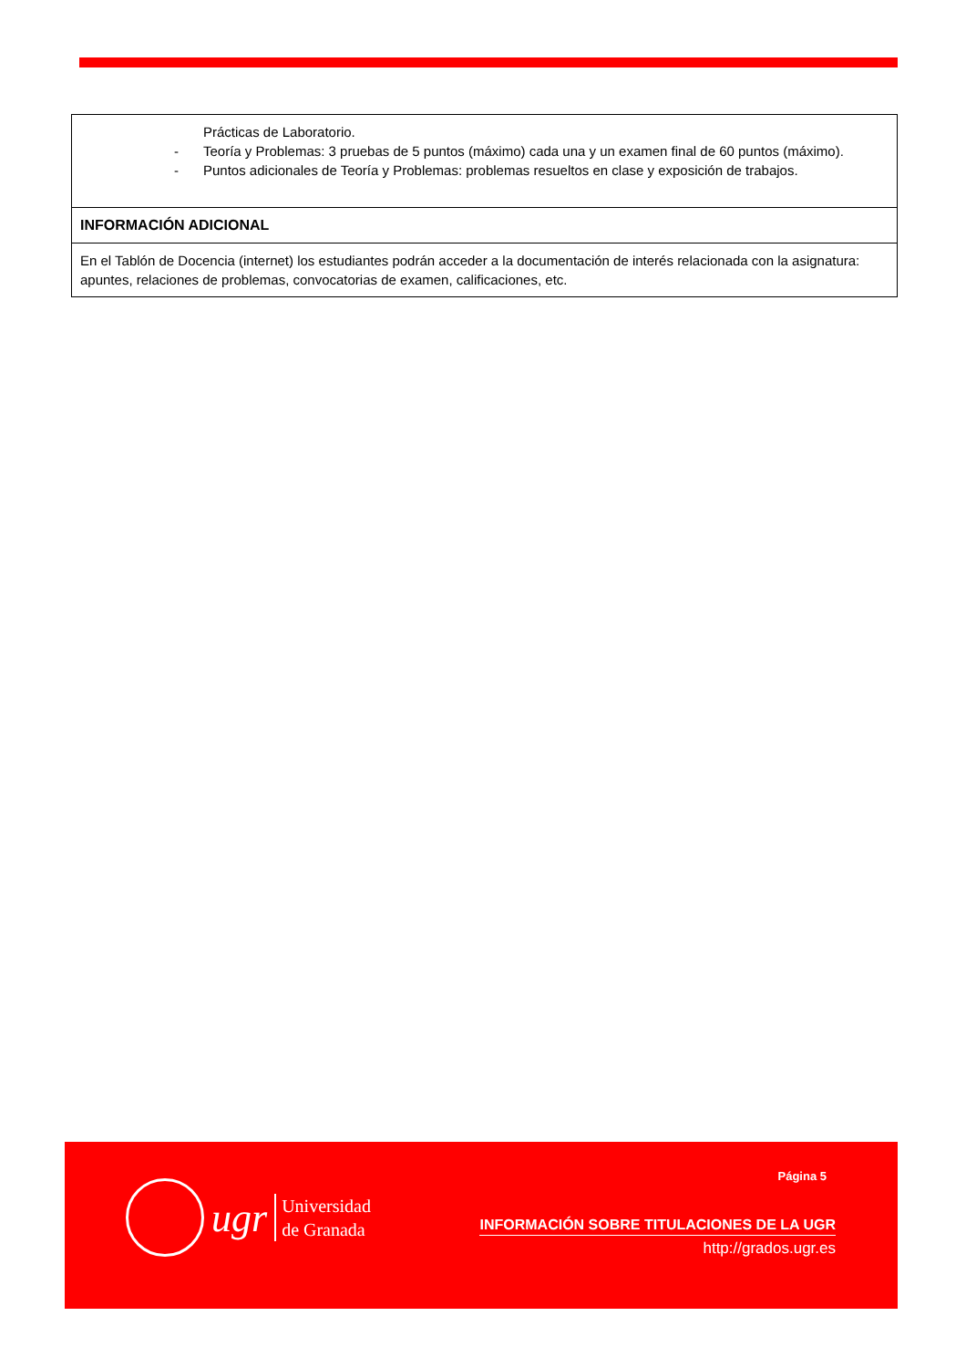| Prácticas de Laboratorio. - Teoría y Problemas: 3 pruebas de 5 puntos (máximo) cada una y un examen final de 60 puntos (máximo). - Puntos adicionales de Teoría y Problemas: problemas resueltos en clase y exposición de trabajos. |
| INFORMACIÓN ADICIONAL |
| En el Tablón de Docencia (internet) los estudiantes podrán acceder a la documentación de interés relacionada con la asignatura: apuntes, relaciones de problemas, convocatorias de examen, calificaciones, etc. |
ugr
Universidad
de Granada
Página 5
INFORMACIÓN SOBRE TITULACIONES DE LA UGR
http://grados.ugr.es